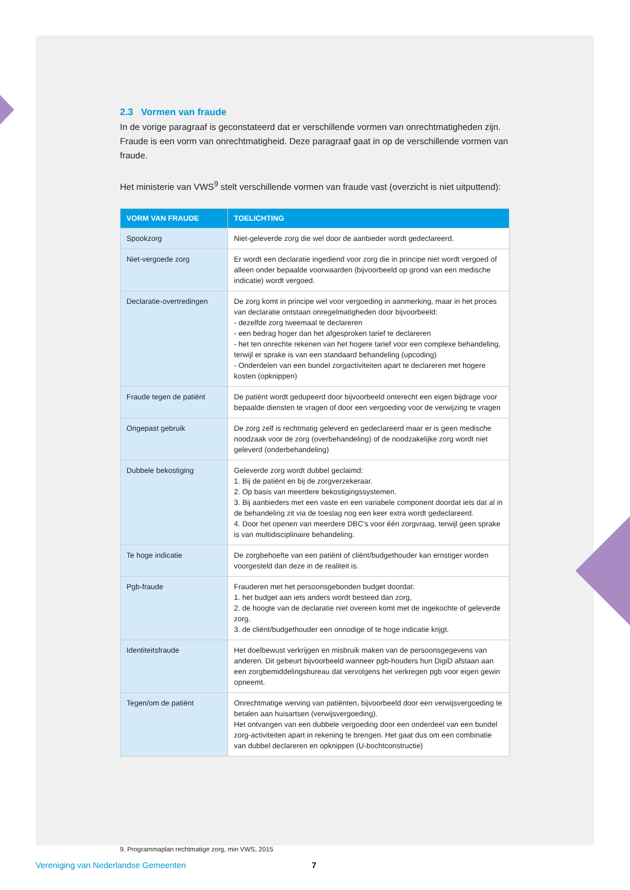2.3 Vormen van fraude
In de vorige paragraaf is geconstateerd dat er verschillende vormen van onrechtmatigheden zijn. Fraude is een vorm van onrechtmatigheid. Deze paragraaf gaat in op de verschillende vormen van fraude.
Het ministerie van VWS<sup>9</sup> stelt verschillende vormen van fraude vast (overzicht is niet uitputtend):
| VORM VAN FRAUDE | TOELICHTING |
| --- | --- |
| Spookzorg | Niet-geleverde zorg die wel door de aanbieder wordt gedeclareerd. |
| Niet-vergoede zorg | Er wordt een declaratie ingediend voor zorg die in principe niet wordt vergoed of alleen onder bepaalde voorwaarden (bijvoorbeeld op grond van een medische indicatie) wordt vergoed. |
| Declaratie-overtredingen | De zorg komt in principe wel voor vergoeding in aanmerking, maar in het proces van declaratie ontstaan onregelmatigheden door bijvoorbeeld: - dezelfde zorg tweemaal te declareren - een bedrag hoger dan het afgesproken tarief te declareren - het ten onrechte rekenen van het hogere tarief voor een complexe behandeling, terwijl er sprake is van een standaard behandeling (upcoding) - Onderdelen van een bundel zorgactiviteiten apart te declareren met hogere kosten (opknippen) |
| Fraude tegen de patiënt | De patiënt wordt gedupeerd door bijvoorbeeld onterecht een eigen bijdrage voor bepaalde diensten te vragen of door een vergoeding voor de verwijzing te vragen |
| Ongepast gebruik | De zorg zelf is rechtmatig geleverd en gedeclareerd maar er is geen medische noodzaak voor de zorg (overbehandeling) of de noodzakelijke zorg wordt niet geleverd (onderbehandeling) |
| Dubbele bekostiging | Geleverde zorg wordt dubbel geclaimd: 1. Bij de patiënt en bij de zorgverzekeraar. 2. Op basis van meerdere bekostigingssystemen. 3. Bij aanbieders met een vaste en een variabele component doordat iets dat al in de behandeling zit via de toeslag nog een keer extra wordt gedeclareerd. 4. Door het openen van meerdere DBC’s voor één zorgvraag, terwijl geen sprake is van multidisciplinaire behandeling. |
| Te hoge indicatie | De zorgbehoefte van een patiënt of cliënt/budgethouder kan ernstiger worden voorgesteld dan deze in de realiteit is. |
| Pgb-fraude | Frauderen met het persoonsgebonden budget doordat: 1. het budget aan iets anders wordt besteed dan zorg, 2. de hoogte van de declaratie niet overeen komt met de ingekochte of geleverde zorg, 3. de cliënt/budgethouder een onnodige of te hoge indicatie krijgt. |
| Identiteitsfraude | Het doelbewust verkrijgen en misbruik maken van de persoonsgegevens van anderen. Dit gebeurt bijvoorbeeld wanneer pgb-houders hun DigiD afstaan aan een zorgbemiddelingsbureau dat vervolgens het verkregen pgb voor eigen gewin opneemt. |
| Tegen/om de patiënt | Onrechtmatige werving van patiënten, bijvoorbeeld door een verwijsvergoeding te betalen aan huisartsen (verwijsvergoeding). Het ontvangen van een dubbele vergoeding door een onderdeel van een bundel zorg-activiteiten apart in rekening te brengen. Het gaat dus om een combinatie van dubbel declareren en opknippen (U-bochtconstructie) |
9. Programmaplan rechtmatige zorg, min VWS, 2015
Vereniging van Nederlandse Gemeenten 7